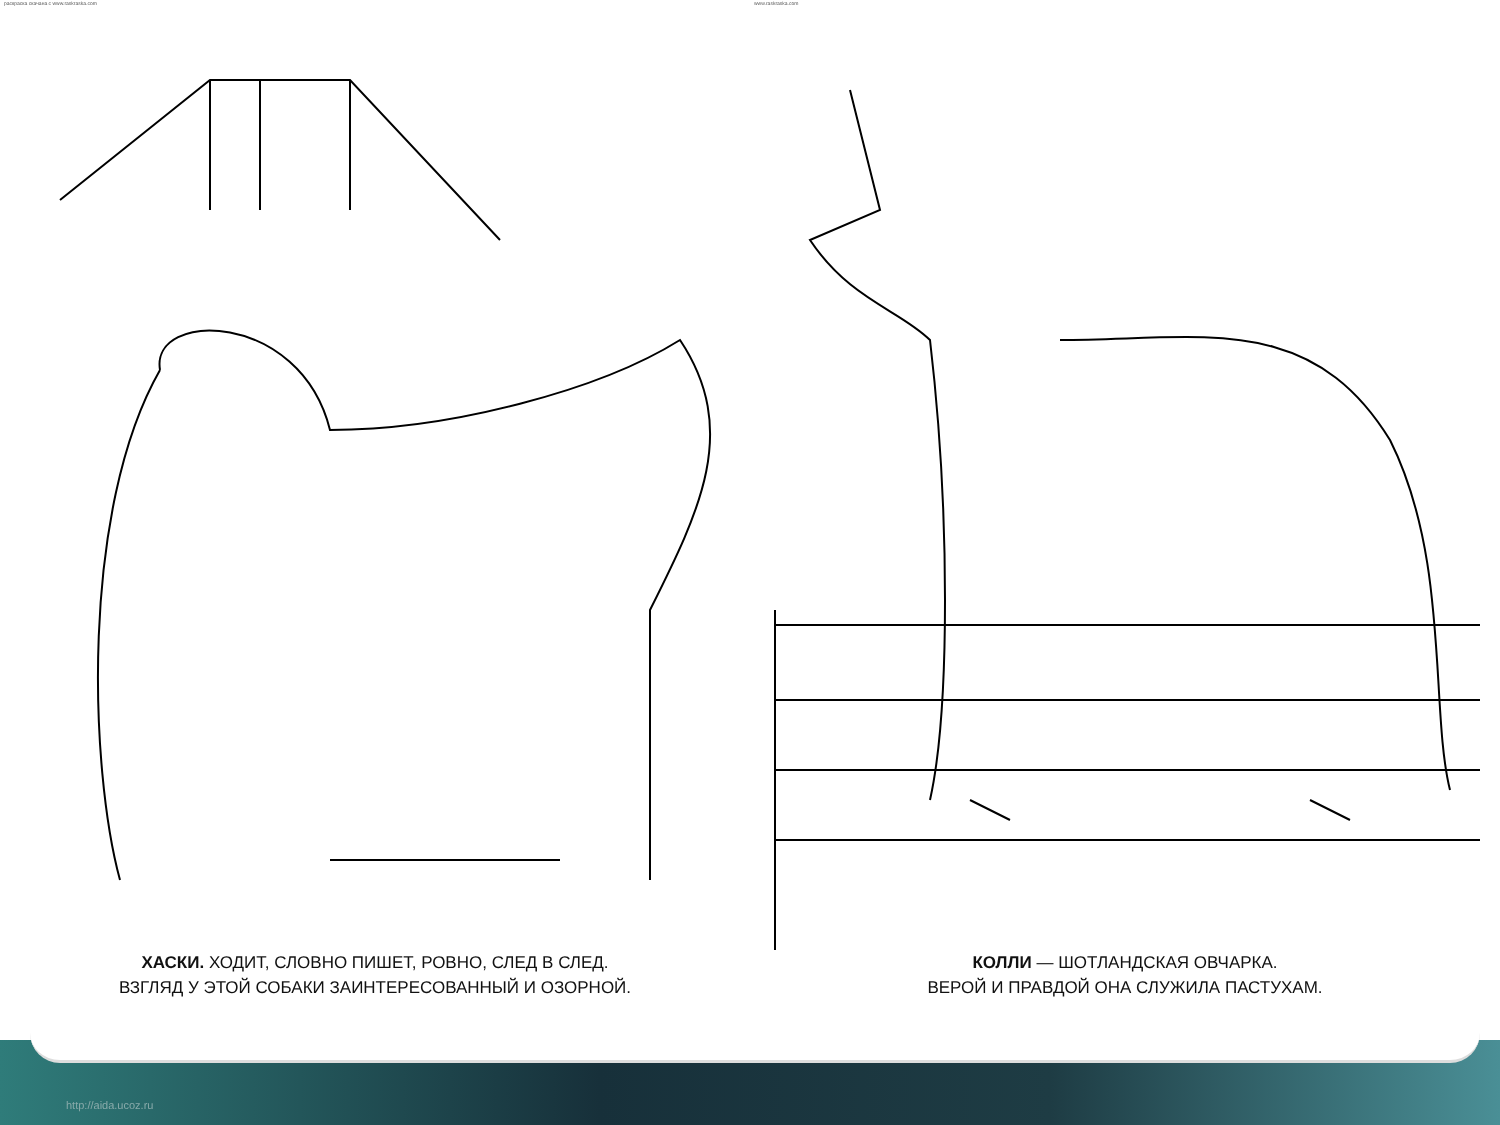раскраска скачана с www.raskraska.com www.raskraska.com
ХАСКИ. ХОДИТ, СЛОВНО ПИШЕТ, РОВНО, СЛЕД В СЛЕД.
ВЗГЛЯД У ЭТОЙ СОБАКИ ЗАИНТЕРЕСОВАННЫЙ И ОЗОРНОЙ.
КОЛЛИ — ШОТЛАНДСКАЯ ОВЧАРКА.
ВЕРОЙ И ПРАВДОЙ ОНА СЛУЖИЛА ПАСТУХАМ.
http://aida.ucoz.ru